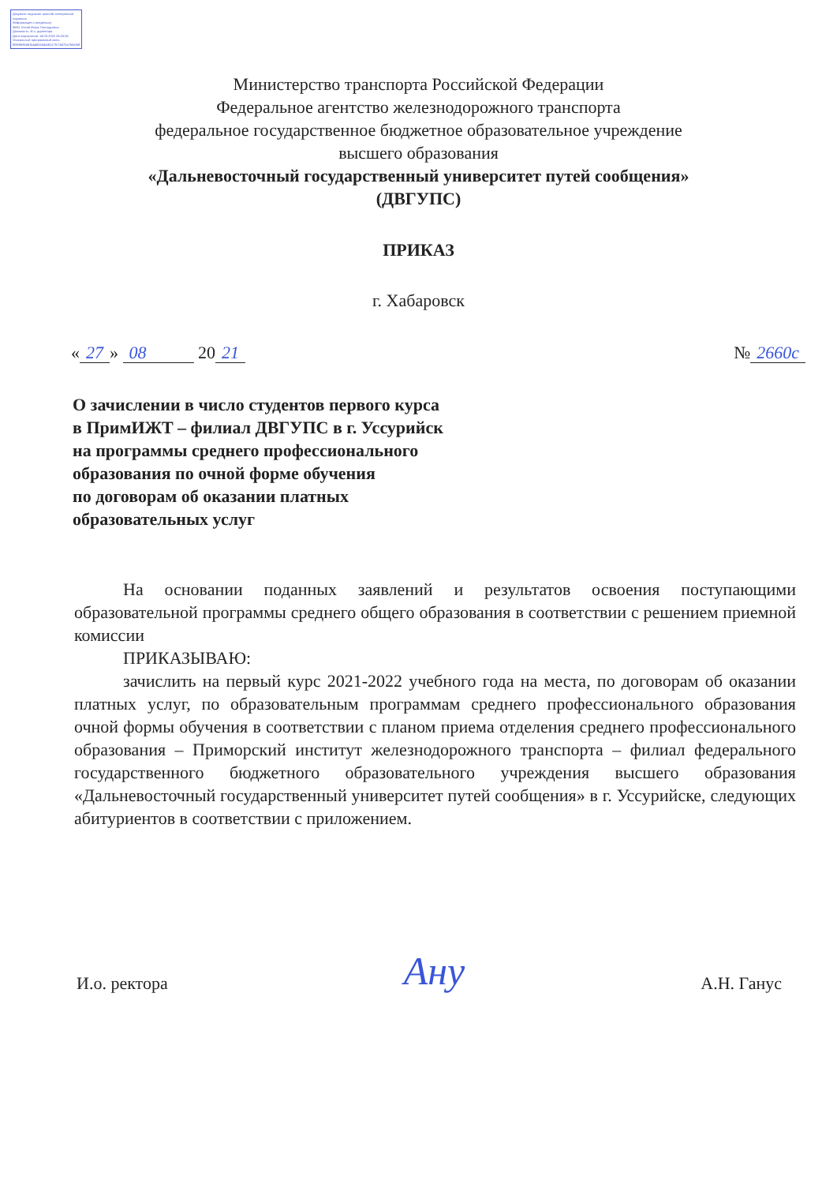Документ подписан простой электронной подписью
Информация о владельце:
ФИО: Котай Игорь Геннадьевич
Должность: И.о. директора
Дата подписания: 14.03.2022 06:25:05
Уникальный программный ключ:
f596968bdd1b4460554dd5117fc74d70a7b0e8df
Министерство транспорта Российской Федерации
Федеральное агентство железнодорожного транспорта
федеральное государственное бюджетное образовательное учреждение
высшего образования
«Дальневосточный государственный университет путей сообщения»
(ДВГУПС)
ПРИКАЗ
г. Хабаровск
« 27 » 08 20 21 № 2660с
О зачислении в число студентов первого курса
в ПримИЖТ – филиал ДВГУПС в г. Уссурийск
на программы среднего профессионального
образования по очной форме обучения
по договорам об оказании платных
образовательных услуг
На основании поданных заявлений и результатов освоения поступающими образовательной программы среднего общего образования в соответствии с решением приемной комиссии
ПРИКАЗЫВАЮ:
зачислить на первый курс 2021-2022 учебного года на места, по договорам об оказании платных услуг, по образовательным программам среднего профессионального образования очной формы обучения в соответствии с планом приема отделения среднего профессионального образования – Приморский институт железнодорожного транспорта – филиал федерального государственного бюджетного образовательного учреждения высшего образования «Дальневосточный государственный университет путей сообщения» в г. Уссурийске, следующих абитуриентов в соответствии с приложением.
И.о. ректора Ану А.Н. Ганус